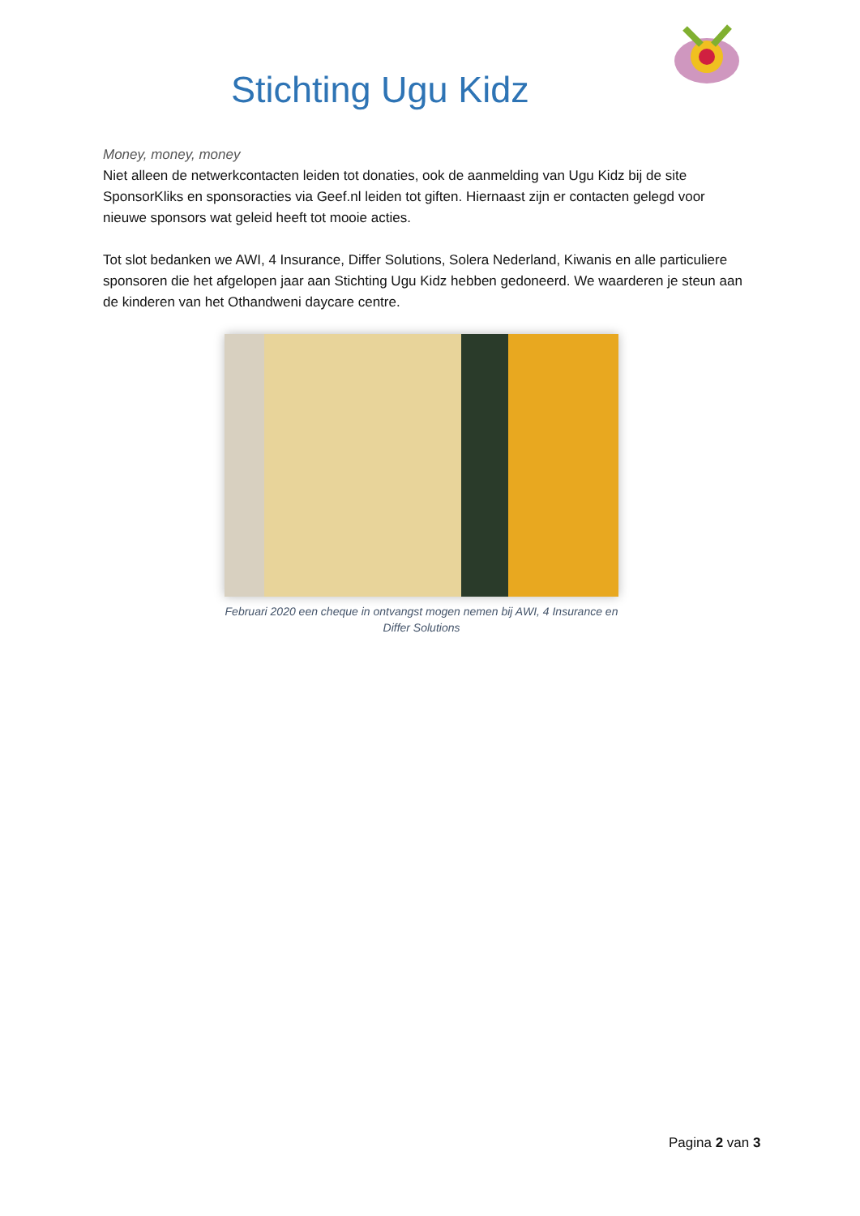Stichting Ugu Kidz
Money, money, money
Niet alleen de netwerkcontacten leiden tot donaties, ook de aanmelding van Ugu Kidz bij de site SponsorKliks en sponsoracties via Geef.nl leiden tot giften. Hiernaast zijn er contacten gelegd voor nieuwe sponsors wat geleid heeft tot mooie acties.
Tot slot bedanken we AWI, 4 Insurance, Differ Solutions, Solera Nederland, Kiwanis en alle particuliere sponsoren die het afgelopen jaar aan Stichting Ugu Kidz hebben gedoneerd. We waarderen je steun aan de kinderen van het Othandweni daycare centre.
Februari 2020 een cheque in ontvangst mogen nemen bij AWI, 4 Insurance en Differ Solutions
Pagina 2 van 3